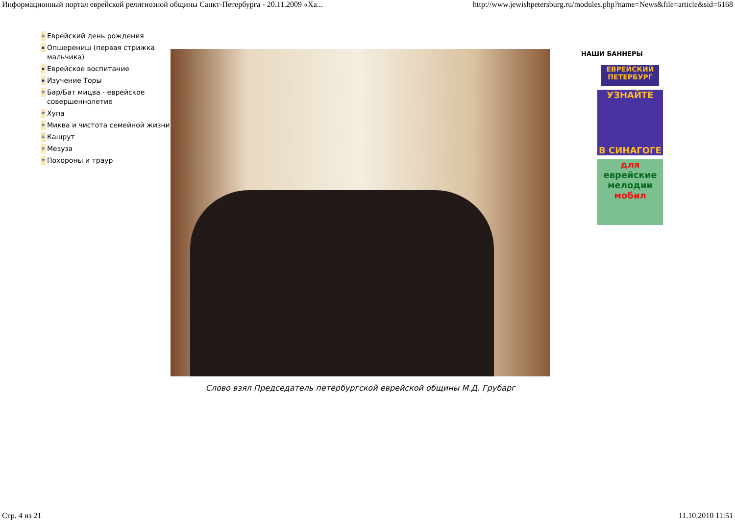Информационный портал еврейской религиозной общины Санкт-Петербурга - 20.11.2009 «Ха... http://www.jewishpetersburg.ru/modules.php?name=News&file=article&sid=6168
✡ Еврейский день рождения
▪ Опшерениш (первая стрижка мальчика)
▪ Еврейское воспитание
▪ Изучение Торы
✡ Бар/Бат мицва - еврейское совершеннолетие
✡ Хупа
✡ Миква и чистота семейной жизни
✡ Кашрут
✡ Мезуза
✡ Похороны и траур
Слово взял Председатель петербургской еврейской общины М.Д. Грубарг
НАШИ БАННЕРЫ
ЕВРЕЙСКИЙ ПЕТЕРБУРГ
УЗНАЙТЕ
В СИНАГОГЕ
для
еврейские мелодии
мобил
Стр. 4 из 21 11.10.2010 11:51